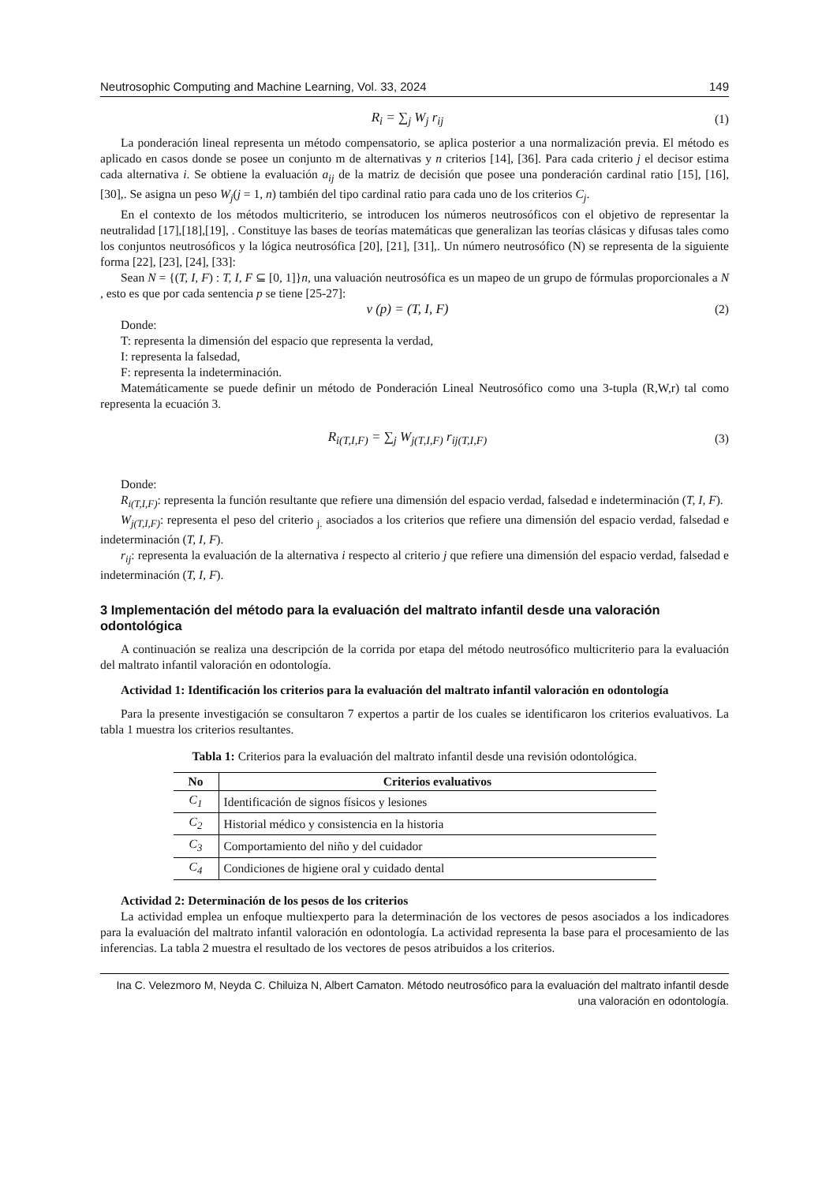Neutrosophic Computing and Machine Learning, Vol. 33, 2024 149
R<sub>i</sub> = ∑<sub>j</sub> W<sub>j</sub> r<sub>ij</sub> (1)
La ponderación lineal representa un método compensatorio, se aplica posterior a una normalización previa. El método es aplicado en casos donde se posee un conjunto m de alternativas y n criterios [14], [36]. Para cada criterio j el decisor estima cada alternativa i. Se obtiene la evaluación a<sub>ij</sub> de la matriz de decisión que posee una ponderación cardinal ratio [15], [16], [30],. Se asigna un peso W<sub>j</sub>(j = 1, n) también del tipo cardinal ratio para cada uno de los criterios C<sub>j</sub>.
En el contexto de los métodos multicriterio, se introducen los números neutrosóficos con el objetivo de representar la neutralidad [17],[18],[19], . Constituye las bases de teorías matemáticas que generalizan las teorías clásicas y difusas tales como los conjuntos neutrosóficos y la lógica neutrosófica [20], [21], [31],. Un número neutrosófico (N) se representa de la siguiente forma [22], [23], [24], [33]:
Sean N = {(T, I, F) : T, I, F ⊆ [0, 1]}n, una valuación neutrosófica es un mapeo de un grupo de fórmulas proporcionales a N , esto es que por cada sentencia p se tiene [25-27]:
v (p) = (T, I, F) (2)
Donde:
T: representa la dimensión del espacio que representa la verdad,
I: representa la falsedad,
F: representa la indeterminación.
Matemáticamente se puede definir un método de Ponderación Lineal Neutrosófico como una 3-tupla (R,W,r) tal como representa la ecuación 3.
R<sub>i(T,I,F)</sub> = ∑<sub>j</sub> W<sub>j(T,I,F)</sub> r<sub>ij(T,I,F)</sub> (3)
Donde:
R<sub>i(T,I,F)</sub>: representa la función resultante que refiere una dimensión del espacio verdad, falsedad e indeterminación (T, I, F).
W<sub>j(T,I,F)</sub>: representa el peso del criterio <sub>j.</sub> asociados a los criterios que refiere una dimensión del espacio verdad, falsedad e indeterminación (T, I, F).
r<sub>ij</sub>: representa la evaluación de la alternativa i respecto al criterio j que refiere una dimensión del espacio verdad, falsedad e indeterminación (T, I, F).
3 Implementación del método para la evaluación del maltrato infantil desde una valoración odontológica
A continuación se realiza una descripción de la corrida por etapa del método neutrosófico multicriterio para la evaluación del maltrato infantil valoración en odontología.
Actividad 1: Identificación los criterios para la evaluación del maltrato infantil valoración en odontología
Para la presente investigación se consultaron 7 expertos a partir de los cuales se identificaron los criterios evaluativos. La tabla 1 muestra los criterios resultantes.
Tabla 1: Criterios para la evaluación del maltrato infantil desde una revisión odontológica.
| No | Criterios evaluativos |
| --- | --- |
| C<sub>1</sub> | Identificación de signos físicos y lesiones |
| C<sub>2</sub> | Historial médico y consistencia en la historia |
| C<sub>3</sub> | Comportamiento del niño y del cuidador |
| C<sub>4</sub> | Condiciones de higiene oral y cuidado dental |
Actividad 2: Determinación de los pesos de los criterios
La actividad emplea un enfoque multiexperto para la determinación de los vectores de pesos asociados a los indicadores para la evaluación del maltrato infantil valoración en odontología. La actividad representa la base para el procesamiento de las inferencias. La tabla 2 muestra el resultado de los vectores de pesos atribuidos a los criterios.
Ina C. Velezmoro M, Neyda C. Chiluiza N, Albert Camaton. Método neutrosófico para la evaluación del maltrato infantil desde una valoración en odontología.